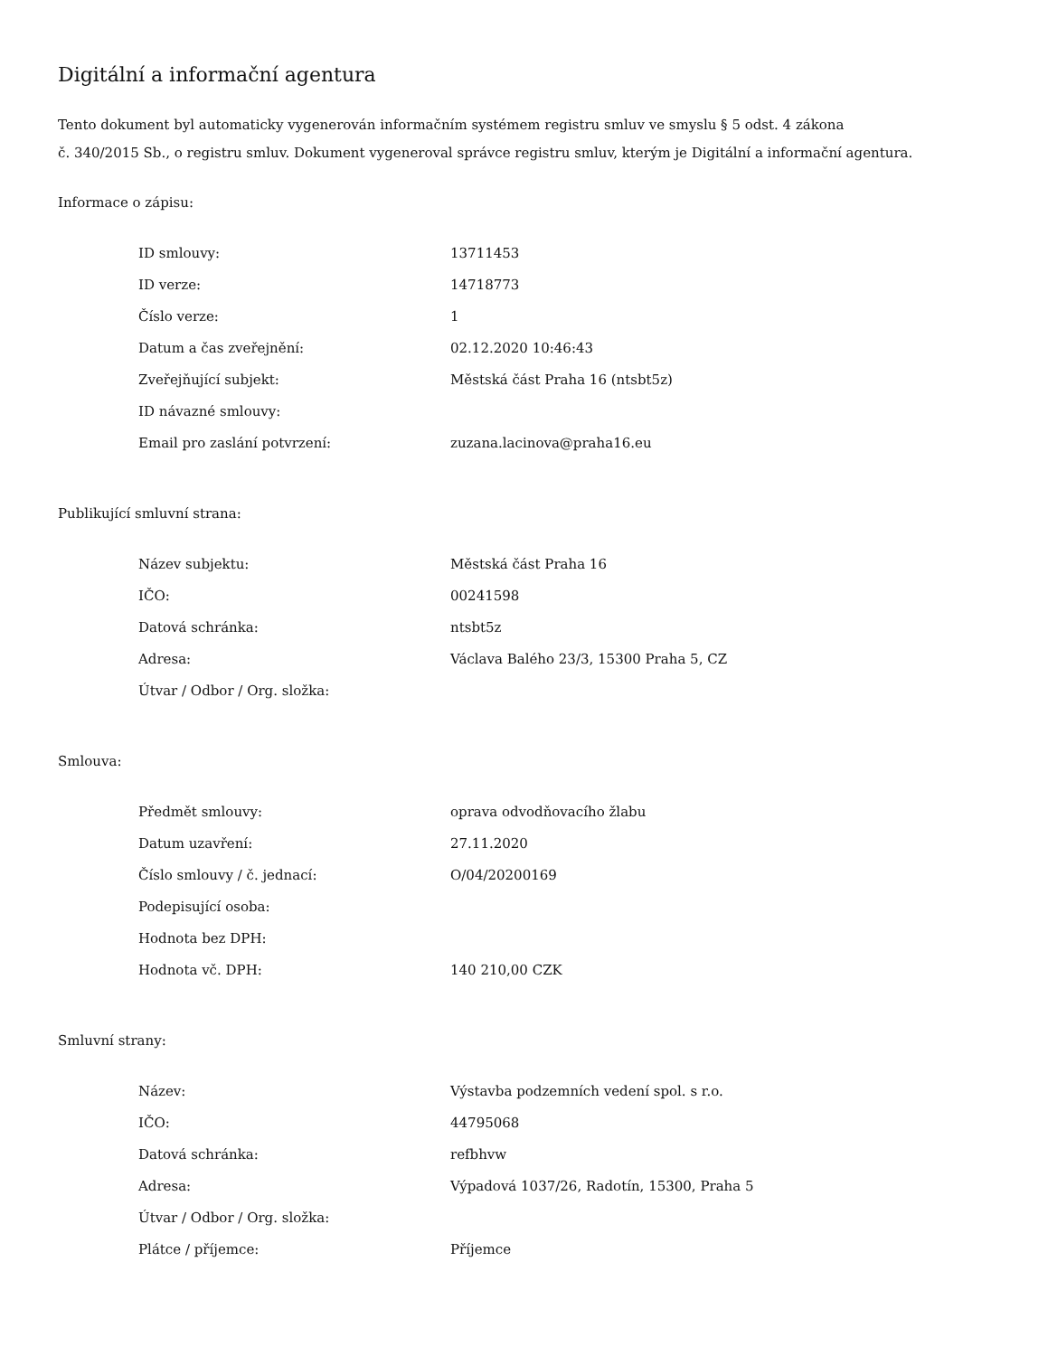Digitální a informační agentura
Tento dokument byl automaticky vygenerován informačním systémem registru smluv ve smyslu § 5 odst. 4 zákona
č. 340/2015 Sb., o registru smluv. Dokument vygeneroval správce registru smluv, kterým je Digitální a informační agentura.
Informace o zápisu:
| ID smlouvy: | 13711453 |
| ID verze: | 14718773 |
| Číslo verze: | 1 |
| Datum a čas zveřejnění: | 02.12.2020 10:46:43 |
| Zveřejňující subjekt: | Městská část Praha 16 (ntsbt5z) |
| ID návazné smlouvy: | |
| Email pro zaslání potvrzení: | zuzana.lacinova@praha16.eu |
Publikující smluvní strana:
| Název subjektu: | Městská část Praha 16 |
| IČO: | 00241598 |
| Datová schránka: | ntsbt5z |
| Adresa: | Václava Balého 23/3, 15300 Praha 5, CZ |
| Útvar / Odbor / Org. složka: | |
Smlouva:
| Předmět smlouvy: | oprava odvodňovacího žlabu |
| Datum uzavření: | 27.11.2020 |
| Číslo smlouvy / č. jednací: | O/04/20200169 |
| Podepisující osoba: | |
| Hodnota bez DPH: | |
| Hodnota vč. DPH: | 140 210,00 CZK |
Smluvní strany:
| Název: | Výstavba podzemních vedení spol. s r.o. |
| IČO: | 44795068 |
| Datová schránka: | refbhvw |
| Adresa: | Výpadová 1037/26, Radotín, 15300, Praha 5 |
| Útvar / Odbor / Org. složka: | |
| Plátce / příjemce: | Příjemce |